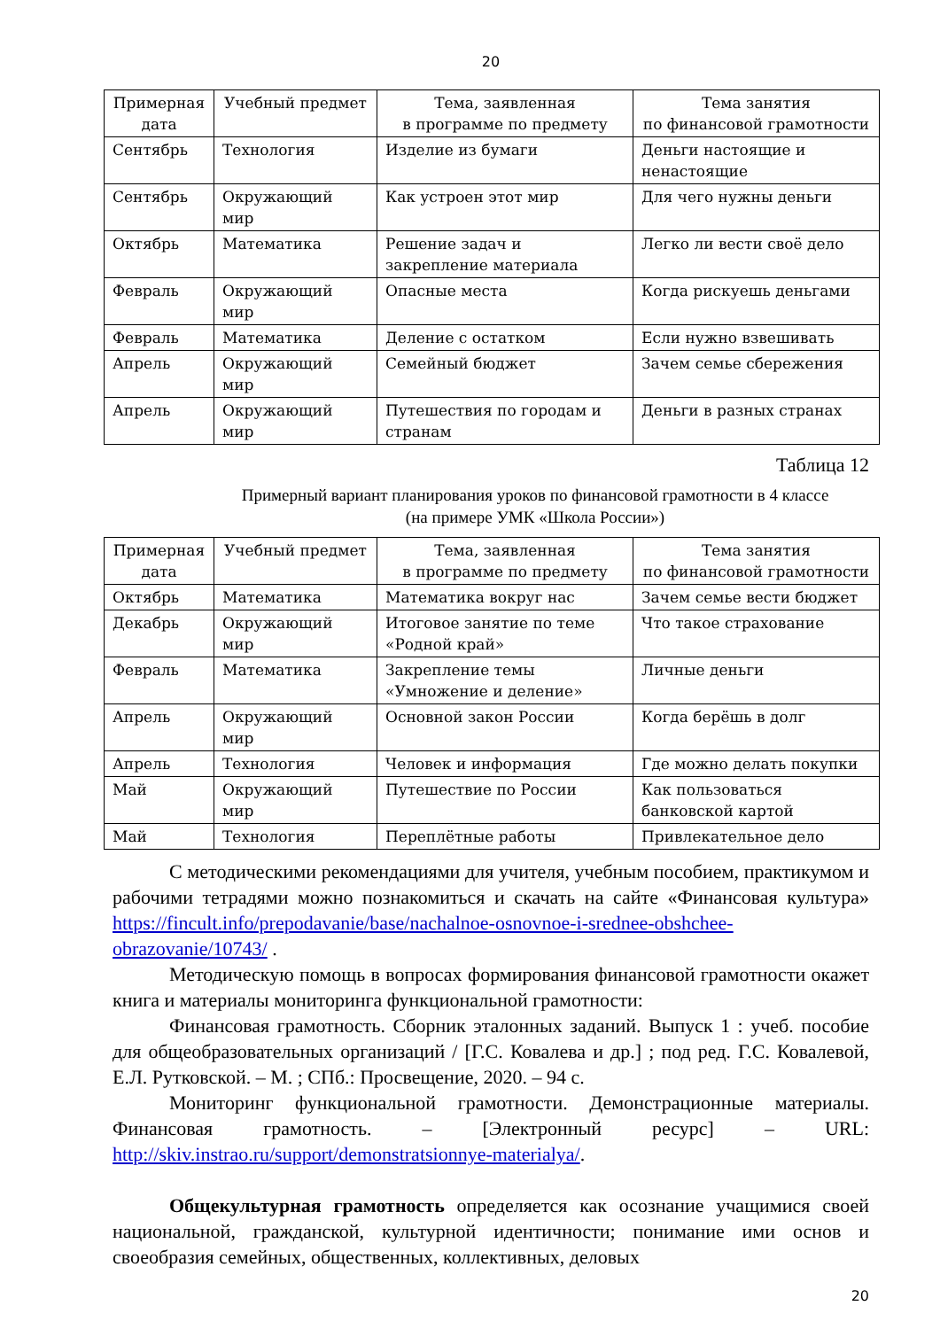20
| Примерная дата | Учебный предмет | Тема, заявленная в программе по предмету | Тема занятия по финансовой грамотности |
| --- | --- | --- | --- |
| Сентябрь | Технология | Изделие из бумаги | Деньги настоящие и ненастоящие |
| Сентябрь | Окружающий мир | Как устроен этот мир | Для чего нужны деньги |
| Октябрь | Математика | Решение задач и закрепление материала | Легко ли вести своё дело |
| Февраль | Окружающий мир | Опасные места | Когда рискуешь деньгами |
| Февраль | Математика | Деление с остатком | Если нужно взвешивать |
| Апрель | Окружающий мир | Семейный бюджет | Зачем семье сбережения |
| Апрель | Окружающий мир | Путешествия по городам и странам | Деньги в разных странах |
Таблица 12
Примерный вариант планирования уроков по финансовой грамотности в 4 классе
(на примере УМК «Школа России»)
| Примерная дата | Учебный предмет | Тема, заявленная в программе по предмету | Тема занятия по финансовой грамотности |
| --- | --- | --- | --- |
| Октябрь | Математика | Математика вокруг нас | Зачем семье вести бюджет |
| Декабрь | Окружающий мир | Итоговое занятие по теме «Родной край» | Что такое страхование |
| Февраль | Математика | Закрепление темы «Умножение и деление» | Личные деньги |
| Апрель | Окружающий мир | Основной закон России | Когда берёшь в долг |
| Апрель | Технология | Человек и информация | Где можно делать покупки |
| Май | Окружающий мир | Путешествие по России | Как пользоваться банковской картой |
| Май | Технология | Переплётные работы | Привлекательное дело |
С методическими рекомендациями для учителя, учебным пособием, практикумом и рабочими тетрадями можно познакомиться и скачать на сайте «Финансовая культура» https://fincult.info/prepodavanie/base/nachalnoe-osnovnoe-i-srednee-obshchee-obrazovanie/10743/ .
Методическую помощь в вопросах формирования финансовой грамотности окажет книга и материалы мониторинга функциональной грамотности:
Финансовая грамотность. Сборник эталонных заданий. Выпуск 1 : учеб. пособие для общеобразовательных организаций / [Г.С. Ковалева и др.] ; под ред. Г.С. Ковалевой, Е.Л. Рутковской. – М. ; СПб.: Просвещение, 2020. – 94 с.
Мониторинг функциональной грамотности. Демонстрационные материалы. Финансовая грамотность. – [Электронный ресурс] – URL: http://skiv.instrao.ru/support/demonstratsionnye-materialya/.
Общекультурная грамотность определяется как осознание учащимися своей национальной, гражданской, культурной идентичности; понимание ими основ и своеобразия семейных, общественных, коллективных, деловых
20